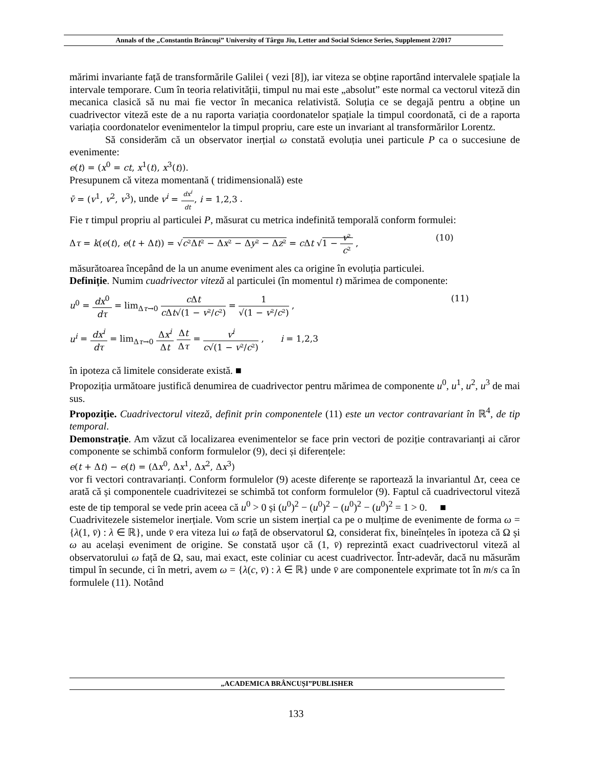Annals of the „Constantin Brâncuşi” University of Târgu Jiu, Letter and Social Science Series, Supplement 2/2017
mărimi invariante față de transformările Galilei ( vezi [8]), iar viteza se obține raportând intervalele spațiale la intervale temporare. Cum în teoria relativității, timpul nu mai este „absolut” este normal ca vectorul viteză din mecanica clasică să nu mai fie vector în mecanica relativistă. Soluția ce se degajă pentru a obține un cuadrivector viteză este de a nu raporta variația coordonatelor spațiale la timpul coordonată, ci de a raporta variația coordonatelor evenimentelor la timpul propriu, care este un invariant al transformărilor Lorentz.
Să considerăm că un observator inerțial ω constată evoluția unei particule P ca o succesiune de evenimente:
e(t) = (x<sup>0</sup> = ct, x<sup>1</sup>(t), x<sup>3</sup>(t)).
Presupunem că viteza momentană ( tridimensională) este
v̄ = (v<sup>1</sup>, v<sup>2</sup>, v<sup>3</sup>), unde v<sup>i</sup> = dx<sup>i</sup> dt, i = 1,2,3 .
Fie τ timpul propriu al particulei P, măsurat cu metrica indefinită temporală conform formulei:
Δτ = k(e(t), e(t + Δt)) = √c²Δt² − Δx² − Δy² − Δz² = c Δt √1 − v² c² , (10)
măsurătoarea începând de la un anume eveniment ales ca origine în evoluția particulei.
Definiție. Numim cuadrivector viteză al particulei (în momentul t) mărimea de componente:
u<sup>0</sup> = dx<sup>0</sup> dτ = lim<sub>Δτ→0</sub> c Δt c Δt√(1 − v²/c²) = 1 √(1 − v²/c²) , (11)
u<sup>i</sup> = dx<sup>i</sup> dτ = lim<sub>Δτ→0</sub> Δx<sup>i</sup> Δt Δt Δτ = v<sup>i</sup> c√(1 − v²/c²) , i = 1,2,3
în ipoteza că limitele considerate există. ■
Propoziția următoare justifică denumirea de cuadrivector pentru mărimea de componente u<sup>0</sup>, u<sup>1</sup>, u<sup>2</sup>, u<sup>3</sup> de mai sus.
Propoziție. Cuadrivectorul viteză, definit prin componentele (11) este un vector contravariant în ℝ<sup>4</sup>, de tip temporal.
Demonstrație. Am văzut că localizarea evenimentelor se face prin vectori de poziție contravarianți ai căror componente se schimbă conform formulelor (9), deci și diferențele:
e(t + Δt) − e(t) = (Δx<sup>0</sup>, Δx<sup>1</sup>, Δx<sup>2</sup>, Δx<sup>3</sup>)
vor fi vectori contravarianți. Conform formulelor (9) aceste diferențe se raportează la invariantul Δτ, ceea ce arată că și componentele cuadrivitezei se schimbă tot conform formulelor (9). Faptul că cuadrivectorul viteză este de tip temporal se vede prin aceea că u<sup>0</sup> > 0 și (u<sup>0</sup>)<sup>2</sup> − (u<sup>0</sup>)<sup>2</sup> − (u<sup>0</sup>)<sup>2</sup> − (u<sup>0</sup>)<sup>2</sup> = 1 > 0. ■
Cuadrivitezele sistemelor inerțiale. Vom scrie un sistem inerțial ca pe o mulțime de evenimente de forma ω = {λ(1, v̄) : λ ∈ ℝ}, unde v̄ era viteza lui ω față de observatorul Ω, considerat fix, bineînțeles în ipoteza că Ω și ω au același eveniment de origine. Se constată ușor că (1, v̄) reprezintă exact cuadrivectorul viteză al observatorului ω față de Ω, sau, mai exact, este coliniar cu acest cuadrivector. Într-adevăr, dacă nu măsurăm timpul în secunde, ci în metri, avem ω = {λ(c, v̄) : λ ∈ ℝ} unde v̄ are componentele exprimate tot în m/s ca în formulele (11). Notând
„ACADEMICA BRÂNCUȘI”PUBLISHER
133